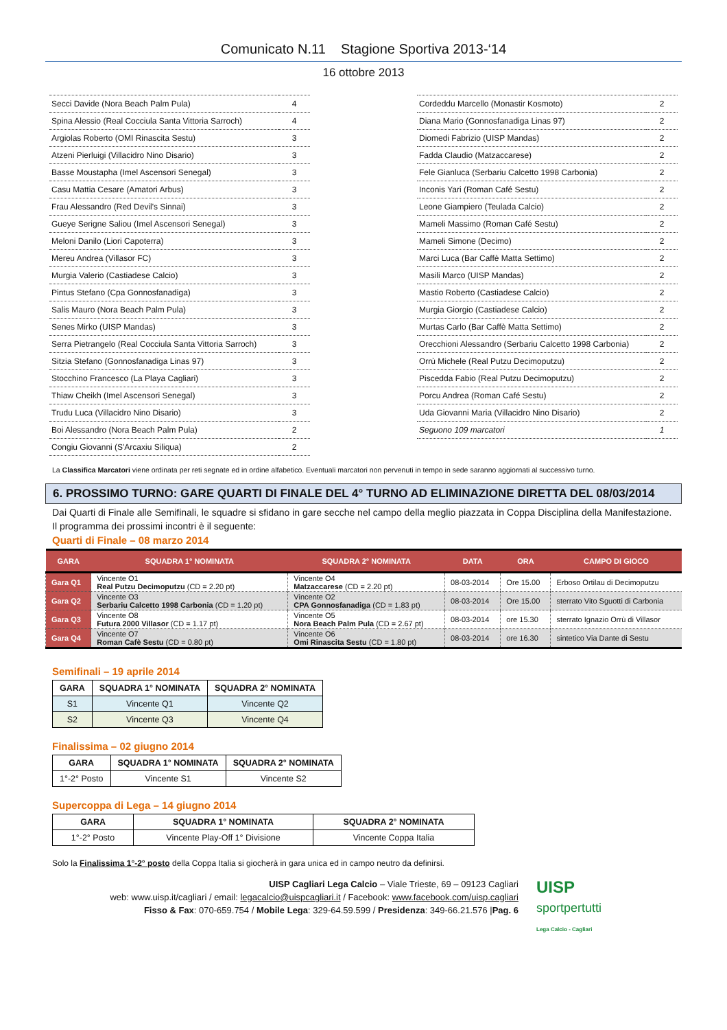Comunicato N.11 Stagione Sportiva 2013-‘14
16 ottobre 2013
| Secci Davide (Nora Beach Palm Pula) | 4 |
| Spina Alessio (Real Cocciula Santa Vittoria Sarroch) | 4 |
| Argiolas Roberto (OMI Rinascita Sestu) | 3 |
| Atzeni Pierluigi (Villacidro Nino Disario) | 3 |
| Basse Moustapha (Imel Ascensori Senegal) | 3 |
| Casu Mattia Cesare (Amatori Arbus) | 3 |
| Frau Alessandro (Red Devil's Sinnai) | 3 |
| Gueye Serigne Saliou (Imel Ascensori Senegal) | 3 |
| Meloni Danilo (Liori Capoterra) | 3 |
| Mereu Andrea (Villasor FC) | 3 |
| Murgia Valerio (Castiadese Calcio) | 3 |
| Pintus Stefano (Cpa Gonnosfanadiga) | 3 |
| Salis Mauro (Nora Beach Palm Pula) | 3 |
| Senes Mirko (UISP Mandas) | 3 |
| Serra Pietrangelo (Real Cocciula Santa Vittoria Sarroch) | 3 |
| Sitzia Stefano (Gonnosfanadiga Linas 97) | 3 |
| Stocchino Francesco (La Playa Cagliari) | 3 |
| Thiaw Cheikh (Imel Ascensori Senegal) | 3 |
| Trudu Luca (Villacidro Nino Disario) | 3 |
| Boi Alessandro (Nora Beach Palm Pula) | 2 |
| Congiu Giovanni (S'Arcaxiu Siliqua) | 2 |
| Cordeddu Marcello (Monastir Kosmoto) | 2 |
| Diana Mario (Gonnosfanadiga Linas 97) | 2 |
| Diomedi Fabrizio (UISP Mandas) | 2 |
| Fadda Claudio (Matzaccarese) | 2 |
| Fele Gianluca (Serbariu Calcetto 1998 Carbonia) | 2 |
| Inconis Yari (Roman Café Sestu) | 2 |
| Leone Giampiero (Teulada Calcio) | 2 |
| Mameli Massimo (Roman Café Sestu) | 2 |
| Mameli Simone (Decimo) | 2 |
| Marci Luca (Bar Caffè Matta Settimo) | 2 |
| Masili Marco (UISP Mandas) | 2 |
| Mastio Roberto (Castiadese Calcio) | 2 |
| Murgia Giorgio (Castiadese Calcio) | 2 |
| Murtas Carlo (Bar Caffè Matta Settimo) | 2 |
| Orecchioni Alessandro (Serbariu Calcetto 1998 Carbonia) | 2 |
| Orrù Michele (Real Putzu Decimoputzu) | 2 |
| Piscedda Fabio (Real Putzu Decimoputzu) | 2 |
| Porcu Andrea (Roman Café Sestu) | 2 |
| Uda Giovanni Maria (Villacidro Nino Disario) | 2 |
| Seguono 109 marcatori | 1 |
La Classifica Marcatori viene ordinata per reti segnate ed in ordine alfabetico. Eventuali marcatori non pervenuti in tempo in sede saranno aggiornati al successivo turno.
6. PROSSIMO TURNO: GARE QUARTI DI FINALE DEL 4° TURNO AD ELIMINAZIONE DIRETTA DEL 08/03/2014
Dai Quarti di Finale alle Semifinali, le squadre si sfidano in gare secche nel campo della meglio piazzata in Coppa Disciplina della Manifestazione.
Il programma dei prossimi incontri è il seguente:
Quarti di Finale – 08 marzo 2014
| GARA | SQUADRA 1° NOMINATA | SQUADRA 2° NOMINATA | DATA | ORA | CAMPO DI GIOCO |
| --- | --- | --- | --- | --- | --- |
| Gara Q1 | Vincente O1 Real Putzu Decimoputzu (CD = 2.20 pt) | Vincente O4 Matzaccarese (CD = 2.20 pt) | 08-03-2014 | Ore 15.00 | Erboso Ortilau di Decimoputzu |
| Gara Q2 | Vincente O3 Serbariu Calcetto 1998 Carbonia (CD = 1.20 pt) | Vincente O2 CPA Gonnosfanadiga (CD = 1.83 pt) | 08-03-2014 | Ore 15.00 | sterrato Vito Sguotti di Carbonia |
| Gara Q3 | Vincente O8 Futura 2000 Villasor (CD = 1.17 pt) | Vincente O5 Nora Beach Palm Pula (CD = 2.67 pt) | 08-03-2014 | ore 15.30 | sterrato Ignazio Orrù di Villasor |
| Gara Q4 | Vincente O7 Roman Cafè Sestu (CD = 0.80 pt) | Vincente O6 Omi Rinascita Sestu (CD = 1.80 pt) | 08-03-2014 | ore 16.30 | sintetico Via Dante di Sestu |
Semifinali – 19 aprile 2014
| GARA | SQUADRA 1° NOMINATA | SQUADRA 2° NOMINATA |
| --- | --- | --- |
| S1 | Vincente Q1 | Vincente Q2 |
| S2 | Vincente Q3 | Vincente Q4 |
Finalissima – 02 giugno 2014
| GARA | SQUADRA 1° NOMINATA | SQUADRA 2° NOMINATA |
| --- | --- | --- |
| 1°-2° Posto | Vincente S1 | Vincente S2 |
Supercoppa di Lega – 14 giugno 2014
| GARA | SQUADRA 1° NOMINATA | SQUADRA 2° NOMINATA |
| --- | --- | --- |
| 1°-2° Posto | Vincente Play-Off 1° Divisione | Vincente Coppa Italia |
Solo la Finalissima 1°-2° posto della Coppa Italia si giocherà in gara unica ed in campo neutro da definirsi.
UISP Cagliari Lega Calcio – Viale Trieste, 69 – 09123 Cagliari
web: www.uisp.it/cagliari / email: legacalcio@uispcagliari.it / Facebook: www.facebook.com/uisp.cagliari
Fisso & Fax: 070-659.754 / Mobile Lega: 329-64.59.599 / Presidenza: 349-66.21.576 |Pag. 6
UISP
sportpertutti
Lega Calcio - Cagliari